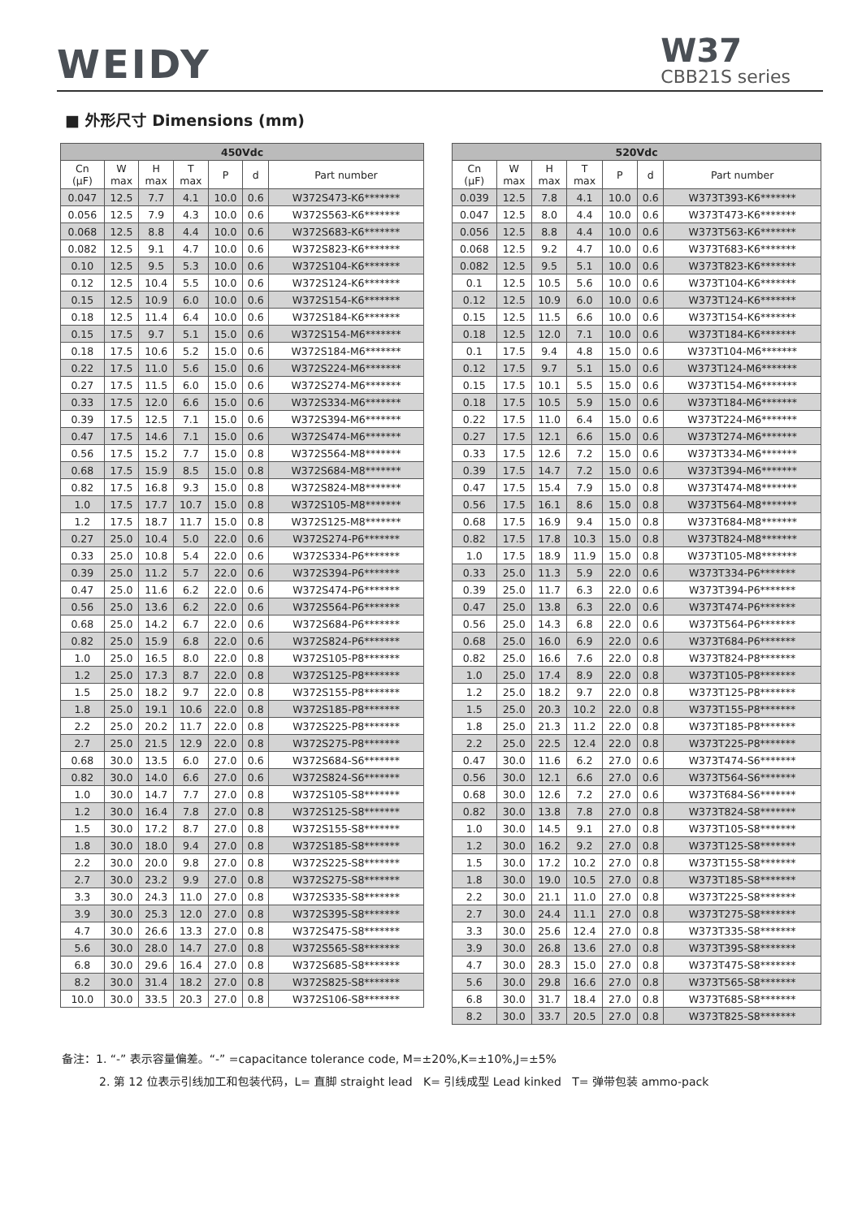WEIDY
W37
CBB21S series
■ 外形尺寸 Dimensions (mm)
| 450Vdc | | | | | | |
| --- | --- | --- | --- | --- | --- | --- |
| Cn (μF) | W max | H max | T max | P | d | Part number |
| 0.047 | 12.5 | 7.7 | 4.1 | 10.0 | 0.6 | W372S473-K6******* |
| 0.056 | 12.5 | 7.9 | 4.3 | 10.0 | 0.6 | W372S563-K6******* |
| 0.068 | 12.5 | 8.8 | 4.4 | 10.0 | 0.6 | W372S683-K6******* |
| 0.082 | 12.5 | 9.1 | 4.7 | 10.0 | 0.6 | W372S823-K6******* |
| 0.10 | 12.5 | 9.5 | 5.3 | 10.0 | 0.6 | W372S104-K6******* |
| 0.12 | 12.5 | 10.4 | 5.5 | 10.0 | 0.6 | W372S124-K6******* |
| 0.15 | 12.5 | 10.9 | 6.0 | 10.0 | 0.6 | W372S154-K6******* |
| 0.18 | 12.5 | 11.4 | 6.4 | 10.0 | 0.6 | W372S184-K6******* |
| 0.15 | 17.5 | 9.7 | 5.1 | 15.0 | 0.6 | W372S154-M6******* |
| 0.18 | 17.5 | 10.6 | 5.2 | 15.0 | 0.6 | W372S184-M6******* |
| 0.22 | 17.5 | 11.0 | 5.6 | 15.0 | 0.6 | W372S224-M6******* |
| 0.27 | 17.5 | 11.5 | 6.0 | 15.0 | 0.6 | W372S274-M6******* |
| 0.33 | 17.5 | 12.0 | 6.6 | 15.0 | 0.6 | W372S334-M6******* |
| 0.39 | 17.5 | 12.5 | 7.1 | 15.0 | 0.6 | W372S394-M6******* |
| 0.47 | 17.5 | 14.6 | 7.1 | 15.0 | 0.6 | W372S474-M6******* |
| 0.56 | 17.5 | 15.2 | 7.7 | 15.0 | 0.8 | W372S564-M8******* |
| 0.68 | 17.5 | 15.9 | 8.5 | 15.0 | 0.8 | W372S684-M8******* |
| 0.82 | 17.5 | 16.8 | 9.3 | 15.0 | 0.8 | W372S824-M8******* |
| 1.0 | 17.5 | 17.7 | 10.7 | 15.0 | 0.8 | W372S105-M8******* |
| 1.2 | 17.5 | 18.7 | 11.7 | 15.0 | 0.8 | W372S125-M8******* |
| 0.27 | 25.0 | 10.4 | 5.0 | 22.0 | 0.6 | W372S274-P6******* |
| 0.33 | 25.0 | 10.8 | 5.4 | 22.0 | 0.6 | W372S334-P6******* |
| 0.39 | 25.0 | 11.2 | 5.7 | 22.0 | 0.6 | W372S394-P6******* |
| 0.47 | 25.0 | 11.6 | 6.2 | 22.0 | 0.6 | W372S474-P6******* |
| 0.56 | 25.0 | 13.6 | 6.2 | 22.0 | 0.6 | W372S564-P6******* |
| 0.68 | 25.0 | 14.2 | 6.7 | 22.0 | 0.6 | W372S684-P6******* |
| 0.82 | 25.0 | 15.9 | 6.8 | 22.0 | 0.6 | W372S824-P6******* |
| 1.0 | 25.0 | 16.5 | 8.0 | 22.0 | 0.8 | W372S105-P8******* |
| 1.2 | 25.0 | 17.3 | 8.7 | 22.0 | 0.8 | W372S125-P8******* |
| 1.5 | 25.0 | 18.2 | 9.7 | 22.0 | 0.8 | W372S155-P8******* |
| 1.8 | 25.0 | 19.1 | 10.6 | 22.0 | 0.8 | W372S185-P8******* |
| 2.2 | 25.0 | 20.2 | 11.7 | 22.0 | 0.8 | W372S225-P8******* |
| 2.7 | 25.0 | 21.5 | 12.9 | 22.0 | 0.8 | W372S275-P8******* |
| 0.68 | 30.0 | 13.5 | 6.0 | 27.0 | 0.6 | W372S684-S6******* |
| 0.82 | 30.0 | 14.0 | 6.6 | 27.0 | 0.6 | W372S824-S6******* |
| 1.0 | 30.0 | 14.7 | 7.7 | 27.0 | 0.8 | W372S105-S8******* |
| 1.2 | 30.0 | 16.4 | 7.8 | 27.0 | 0.8 | W372S125-S8******* |
| 1.5 | 30.0 | 17.2 | 8.7 | 27.0 | 0.8 | W372S155-S8******* |
| 1.8 | 30.0 | 18.0 | 9.4 | 27.0 | 0.8 | W372S185-S8******* |
| 2.2 | 30.0 | 20.0 | 9.8 | 27.0 | 0.8 | W372S225-S8******* |
| 2.7 | 30.0 | 23.2 | 9.9 | 27.0 | 0.8 | W372S275-S8******* |
| 3.3 | 30.0 | 24.3 | 11.0 | 27.0 | 0.8 | W372S335-S8******* |
| 3.9 | 30.0 | 25.3 | 12.0 | 27.0 | 0.8 | W372S395-S8******* |
| 4.7 | 30.0 | 26.6 | 13.3 | 27.0 | 0.8 | W372S475-S8******* |
| 5.6 | 30.0 | 28.0 | 14.7 | 27.0 | 0.8 | W372S565-S8******* |
| 6.8 | 30.0 | 29.6 | 16.4 | 27.0 | 0.8 | W372S685-S8******* |
| 8.2 | 30.0 | 31.4 | 18.2 | 27.0 | 0.8 | W372S825-S8******* |
| 10.0 | 30.0 | 33.5 | 20.3 | 27.0 | 0.8 | W372S106-S8******* |
| 520Vdc | | | | | | |
| --- | --- | --- | --- | --- | --- | --- |
| Cn (μF) | W max | H max | T max | P | d | Part number |
| 0.039 | 12.5 | 7.8 | 4.1 | 10.0 | 0.6 | W373T393-K6******* |
| 0.047 | 12.5 | 8.0 | 4.4 | 10.0 | 0.6 | W373T473-K6******* |
| 0.056 | 12.5 | 8.8 | 4.4 | 10.0 | 0.6 | W373T563-K6******* |
| 0.068 | 12.5 | 9.2 | 4.7 | 10.0 | 0.6 | W373T683-K6******* |
| 0.082 | 12.5 | 9.5 | 5.1 | 10.0 | 0.6 | W373T823-K6******* |
| 0.1 | 12.5 | 10.5 | 5.6 | 10.0 | 0.6 | W373T104-K6******* |
| 0.12 | 12.5 | 10.9 | 6.0 | 10.0 | 0.6 | W373T124-K6******* |
| 0.15 | 12.5 | 11.5 | 6.6 | 10.0 | 0.6 | W373T154-K6******* |
| 0.18 | 12.5 | 12.0 | 7.1 | 10.0 | 0.6 | W373T184-K6******* |
| 0.1 | 17.5 | 9.4 | 4.8 | 15.0 | 0.6 | W373T104-M6******* |
| 0.12 | 17.5 | 9.7 | 5.1 | 15.0 | 0.6 | W373T124-M6******* |
| 0.15 | 17.5 | 10.1 | 5.5 | 15.0 | 0.6 | W373T154-M6******* |
| 0.18 | 17.5 | 10.5 | 5.9 | 15.0 | 0.6 | W373T184-M6******* |
| 0.22 | 17.5 | 11.0 | 6.4 | 15.0 | 0.6 | W373T224-M6******* |
| 0.27 | 17.5 | 12.1 | 6.6 | 15.0 | 0.6 | W373T274-M6******* |
| 0.33 | 17.5 | 12.6 | 7.2 | 15.0 | 0.6 | W373T334-M6******* |
| 0.39 | 17.5 | 14.7 | 7.2 | 15.0 | 0.6 | W373T394-M6******* |
| 0.47 | 17.5 | 15.4 | 7.9 | 15.0 | 0.8 | W373T474-M8******* |
| 0.56 | 17.5 | 16.1 | 8.6 | 15.0 | 0.8 | W373T564-M8******* |
| 0.68 | 17.5 | 16.9 | 9.4 | 15.0 | 0.8 | W373T684-M8******* |
| 0.82 | 17.5 | 17.8 | 10.3 | 15.0 | 0.8 | W373T824-M8******* |
| 1.0 | 17.5 | 18.9 | 11.9 | 15.0 | 0.8 | W373T105-M8******* |
| 0.33 | 25.0 | 11.3 | 5.9 | 22.0 | 0.6 | W373T334-P6******* |
| 0.39 | 25.0 | 11.7 | 6.3 | 22.0 | 0.6 | W373T394-P6******* |
| 0.47 | 25.0 | 13.8 | 6.3 | 22.0 | 0.6 | W373T474-P6******* |
| 0.56 | 25.0 | 14.3 | 6.8 | 22.0 | 0.6 | W373T564-P6******* |
| 0.68 | 25.0 | 16.0 | 6.9 | 22.0 | 0.6 | W373T684-P6******* |
| 0.82 | 25.0 | 16.6 | 7.6 | 22.0 | 0.8 | W373T824-P8******* |
| 1.0 | 25.0 | 17.4 | 8.9 | 22.0 | 0.8 | W373T105-P8******* |
| 1.2 | 25.0 | 18.2 | 9.7 | 22.0 | 0.8 | W373T125-P8******* |
| 1.5 | 25.0 | 20.3 | 10.2 | 22.0 | 0.8 | W373T155-P8******* |
| 1.8 | 25.0 | 21.3 | 11.2 | 22.0 | 0.8 | W373T185-P8******* |
| 2.2 | 25.0 | 22.5 | 12.4 | 22.0 | 0.8 | W373T225-P8******* |
| 0.47 | 30.0 | 11.6 | 6.2 | 27.0 | 0.6 | W373T474-S6******* |
| 0.56 | 30.0 | 12.1 | 6.6 | 27.0 | 0.6 | W373T564-S6******* |
| 0.68 | 30.0 | 12.6 | 7.2 | 27.0 | 0.6 | W373T684-S6******* |
| 0.82 | 30.0 | 13.8 | 7.8 | 27.0 | 0.8 | W373T824-S8******* |
| 1.0 | 30.0 | 14.5 | 9.1 | 27.0 | 0.8 | W373T105-S8******* |
| 1.2 | 30.0 | 16.2 | 9.2 | 27.0 | 0.8 | W373T125-S8******* |
| 1.5 | 30.0 | 17.2 | 10.2 | 27.0 | 0.8 | W373T155-S8******* |
| 1.8 | 30.0 | 19.0 | 10.5 | 27.0 | 0.8 | W373T185-S8******* |
| 2.2 | 30.0 | 21.1 | 11.0 | 27.0 | 0.8 | W373T225-S8******* |
| 2.7 | 30.0 | 24.4 | 11.1 | 27.0 | 0.8 | W373T275-S8******* |
| 3.3 | 30.0 | 25.6 | 12.4 | 27.0 | 0.8 | W373T335-S8******* |
| 3.9 | 30.0 | 26.8 | 13.6 | 27.0 | 0.8 | W373T395-S8******* |
| 4.7 | 30.0 | 28.3 | 15.0 | 27.0 | 0.8 | W373T475-S8******* |
| 5.6 | 30.0 | 29.8 | 16.6 | 27.0 | 0.8 | W373T565-S8******* |
| 6.8 | 30.0 | 31.7 | 18.4 | 27.0 | 0.8 | W373T685-S8******* |
| 8.2 | 30.0 | 33.7 | 20.5 | 27.0 | 0.8 | W373T825-S8******* |
备注：1. “-” 表示容量偏差。“-” =capacitance tolerance code, M=±20%,K=±10%,J=±5%
2. 第 12 位表示引线加工和包装代码，L= 直脚 straight lead K= 引线成型 Lead kinked T= 弹带包装 ammo-pack